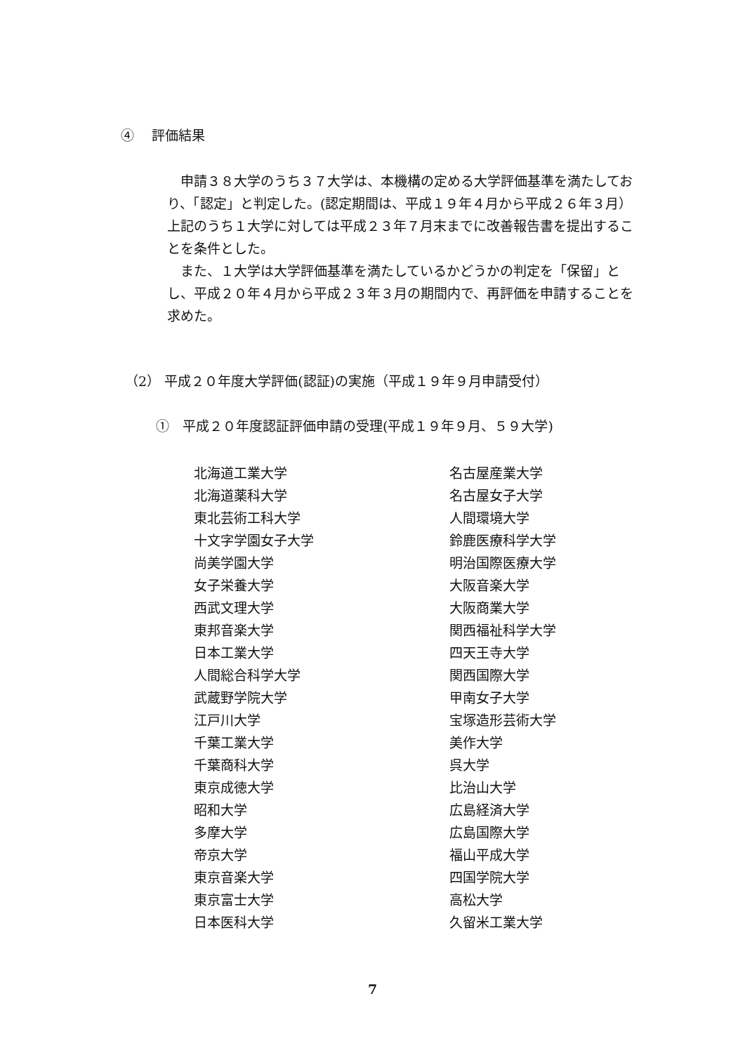④　 評価結果
　申請３８大学のうち３７大学は、本機構の定める大学評価基準を満たしており、「認定」と判定した。(認定期間は、平成１９年４月から平成２６年３月）　上記のうち１大学に対しては平成２３年７月末までに改善報告書を提出することを条件とした。
　また、１大学は大学評価基準を満たしているかどうかの判定を「保留」とし、平成２０年４月から平成２３年３月の期間内で、再評価を申請することを求めた。
（2） 平成２０年度大学評価(認証)の実施（平成１９年９月申請受付）
①　平成２０年度認証評価申請の受理(平成１９年９月、５９大学)
| 北海道工業大学 | 名古屋産業大学 |
| 北海道薬科大学 | 名古屋女子大学 |
| 東北芸術工科大学 | 人間環境大学 |
| 十文字学園女子大学 | 鈴鹿医療科学大学 |
| 尚美学園大学 | 明治国際医療大学 |
| 女子栄養大学 | 大阪音楽大学 |
| 西武文理大学 | 大阪商業大学 |
| 東邦音楽大学 | 関西福祉科学大学 |
| 日本工業大学 | 四天王寺大学 |
| 人間総合科学大学 | 関西国際大学 |
| 武蔵野学院大学 | 甲南女子大学 |
| 江戸川大学 | 宝塚造形芸術大学 |
| 千葉工業大学 | 美作大学 |
| 千葉商科大学 | 呉大学 |
| 東京成徳大学 | 比治山大学 |
| 昭和大学 | 広島経済大学 |
| 多摩大学 | 広島国際大学 |
| 帝京大学 | 福山平成大学 |
| 東京音楽大学 | 四国学院大学 |
| 東京富士大学 | 高松大学 |
| 日本医科大学 | 久留米工業大学 |
7